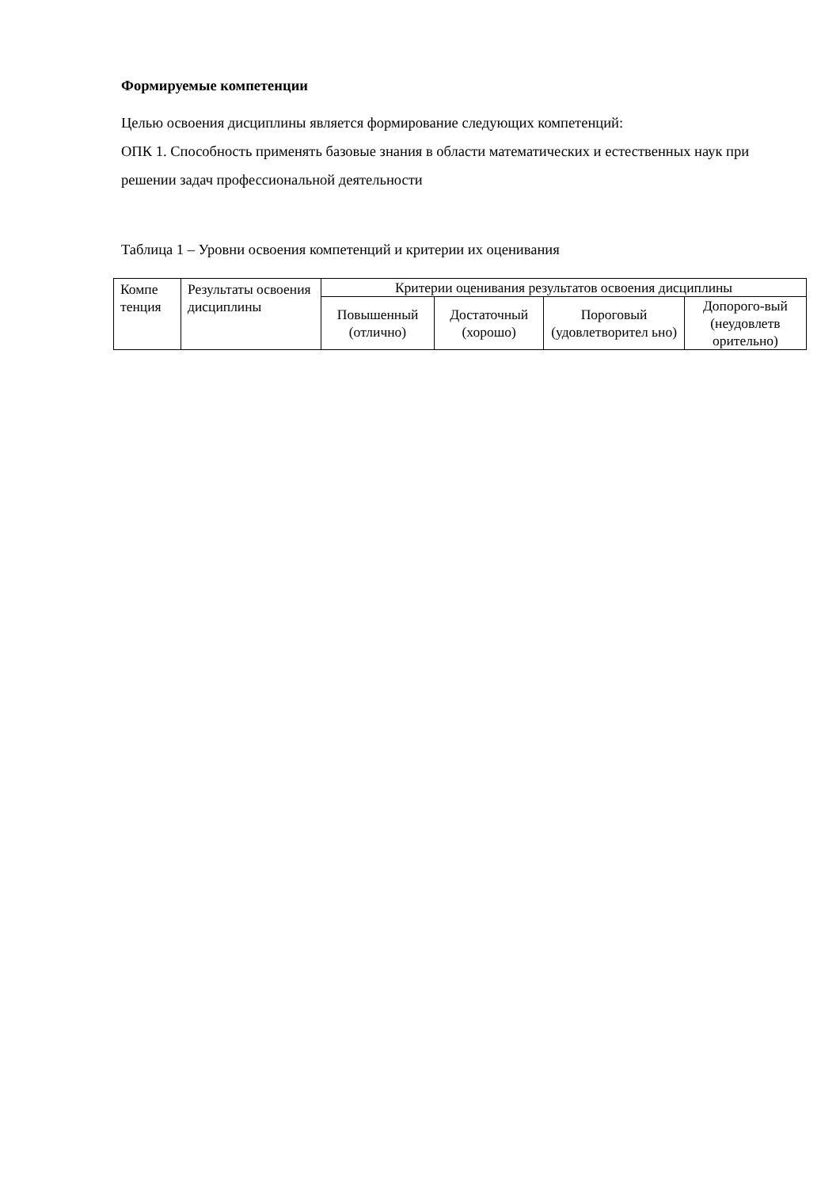Формируемые компетенции
Целью освоения дисциплины является формирование следующих компетенций:
ОПК 1. Способность применять базовые знания в области математических и естественных наук при решении задач профессиональной деятельности
Таблица 1 – Уровни освоения компетенций и критерии их оценивания
| Компе тенция | Результаты освоения дисциплины | Критерии оценивания результатов освоения дисциплины | | | |
| --- | --- | --- | --- | --- | --- |
| | | Повышенный (отлично) | Достаточный (хорошо) | Пороговый (удовлетворител ьно) | Допорого-вый (неудовлетв орительно) |